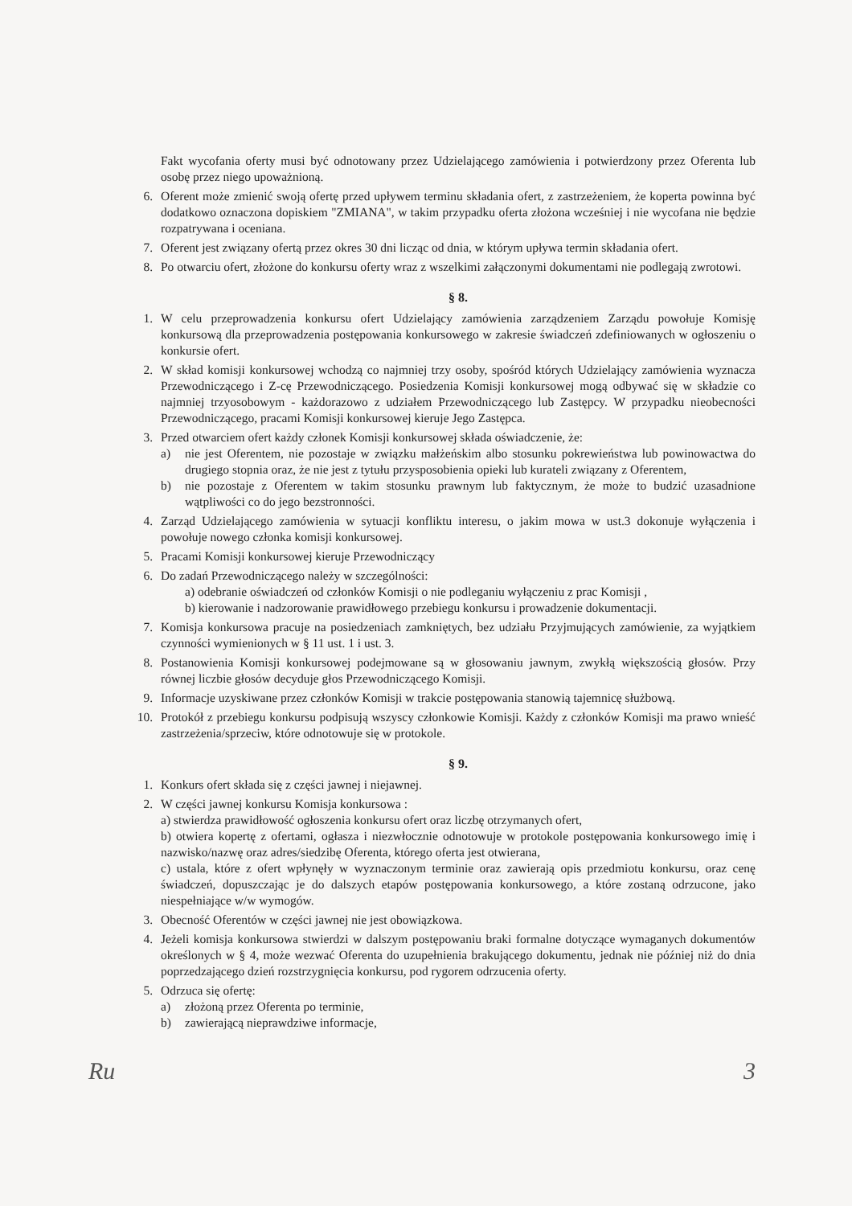Fakt wycofania oferty musi być odnotowany przez Udzielającego zamówienia i potwierdzony przez Oferenta lub osobę przez niego upoważnioną.
6. Oferent może zmienić swoją ofertę przed upływem terminu składania ofert, z zastrzeżeniem, że koperta powinna być dodatkowo oznaczona dopiskiem "ZMIANA", w takim przypadku oferta złożona wcześniej i nie wycofana nie będzie rozpatrywana i oceniana.
7. Oferent jest związany ofertą przez okres 30 dni licząc od dnia, w którym upływa termin składania ofert.
8. Po otwarciu ofert, złożone do konkursu oferty wraz z wszelkimi załączonymi dokumentami nie podlegają zwrotowi.
§ 8.
1. W celu przeprowadzenia konkursu ofert Udzielający zamówienia zarządzeniem Zarządu powołuje Komisję konkursową dla przeprowadzenia postępowania konkursowego w zakresie świadczeń zdefiniowanych w ogłoszeniu o konkursie ofert.
2. W skład komisji konkursowej wchodzą co najmniej trzy osoby, spośród których Udzielający zamówienia wyznacza Przewodniczącego i Z-cę Przewodniczącego. Posiedzenia Komisji konkursowej mogą odbywać się w składzie co najmniej trzyosobowym - każdorazowo z udziałem Przewodniczącego lub Zastępcy. W przypadku nieobecności Przewodniczącego, pracami Komisji konkursowej kieruje Jego Zastępca.
3. Przed otwarciem ofert każdy członek Komisji konkursowej składa oświadczenie, że:
a) nie jest Oferentem, nie pozostaje w związku małżeńskim albo stosunku pokrewieństwa lub powinowactwa do drugiego stopnia oraz, że nie jest z tytułu przysposobienia opieki lub kurateli związany z Oferentem,
b) nie pozostaje z Oferentem w takim stosunku prawnym lub faktycznym, że może to budzić uzasadnione wątpliwości co do jego bezstronności.
4. Zarząd Udzielającego zamówienia w sytuacji konfliktu interesu, o jakim mowa w ust.3 dokonuje wyłączenia i powołuje nowego członka komisji konkursowej.
5. Pracami Komisji konkursowej kieruje Przewodniczący
6. Do zadań Przewodniczącego należy w szczególności:
a) odebranie oświadczeń od członków Komisji o nie podleganiu wyłączeniu z prac Komisji ,
b) kierowanie i nadzorowanie prawidłowego przebiegu konkursu i prowadzenie dokumentacji.
7. Komisja konkursowa pracuje na posiedzeniach zamkniętych, bez udziału Przyjmujących zamówienie, za wyjątkiem czynności wymienionych w § 11 ust. 1 i ust. 3.
8. Postanowienia Komisji konkursowej podejmowane są w głosowaniu jawnym, zwykłą większością głosów. Przy równej liczbie głosów decyduje głos Przewodniczącego Komisji.
9. Informacje uzyskiwane przez członków Komisji w trakcie postępowania stanowią tajemnicę służbową.
10. Protokół z przebiegu konkursu podpisują wszyscy członkowie Komisji. Każdy z członków Komisji ma prawo wnieść zastrzeżenia/sprzeciw, które odnotowuje się w protokole.
§ 9.
1. Konkurs ofert składa się z części jawnej i niejawnej.
2. W części jawnej konkursu Komisja konkursowa :
a) stwierdza prawidłowość ogłoszenia konkursu ofert oraz liczbę otrzymanych ofert,
b) otwiera kopertę z ofertami, ogłasza i niezwłocznie odnotowuje w protokole postępowania konkursowego imię i nazwisko/nazwę oraz adres/siedzibę Oferenta, którego oferta jest otwierana,
c) ustala, które z ofert wpłynęły w wyznaczonym terminie oraz zawierają opis przedmiotu konkursu, oraz cenę świadczeń, dopuszczając je do dalszych etapów postępowania konkursowego, a które zostaną odrzucone, jako niespełniające w/w wymogów.
3. Obecność Oferentów w części jawnej nie jest obowiązkowa.
4. Jeżeli komisja konkursowa stwierdzi w dalszym postępowaniu braki formalne dotyczące wymaganych dokumentów określonych w § 4, może wezwać Oferenta do uzupełnienia brakującego dokumentu, jednak nie później niż do dnia poprzedzającego dzień rozstrzygnięcia konkursu, pod rygorem odrzucenia oferty.
5. Odrzuca się ofertę:
a) złożoną przez Oferenta po terminie,
b) zawierającą nieprawdziwe informacje,
Ru 3